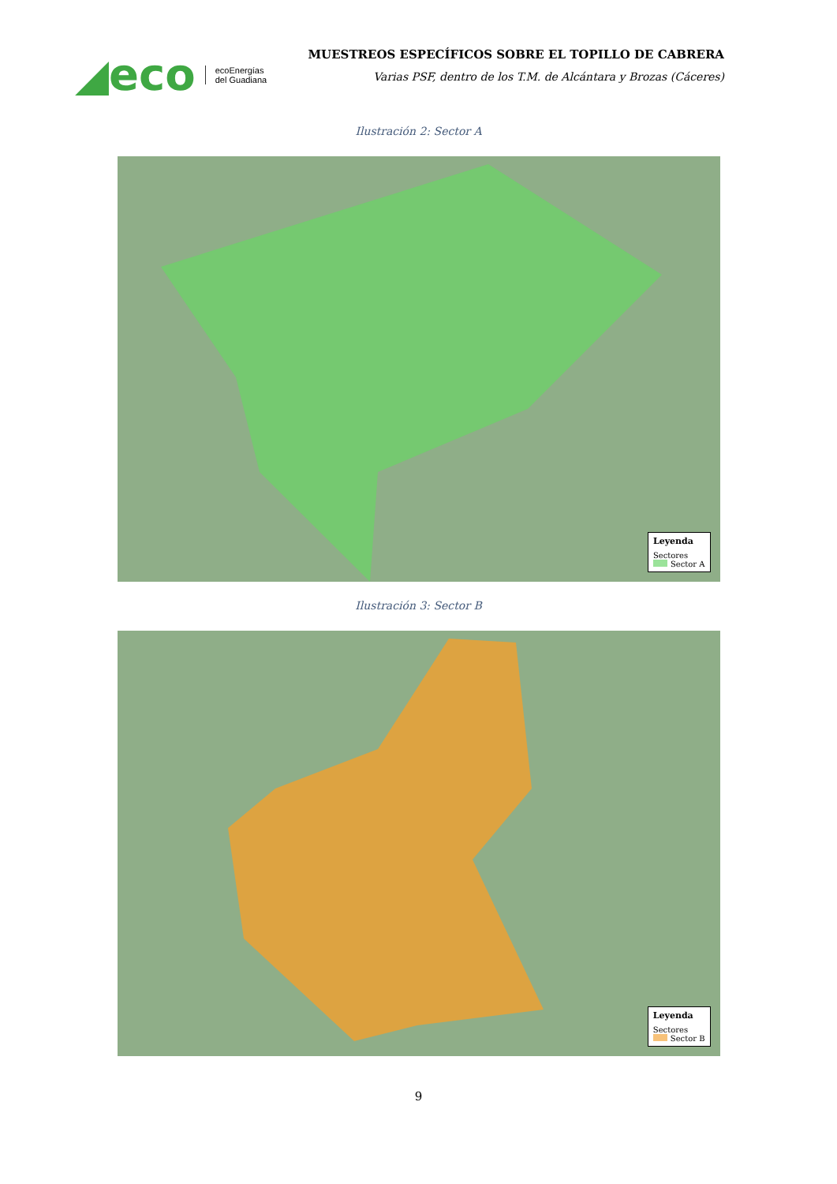◢eco ecoEnergías
del Guadiana
MUESTREOS ESPECÍFICOS SOBRE EL TOPILLO DE CABRERA
Varias PSF, dentro de los T.M. de Alcántara y Brozas (Cáceres)
Ilustración 2: Sector A
Leyenda
Sectores
Sector A
Ilustración 3: Sector B
Leyenda
Sectores
Sector B
9